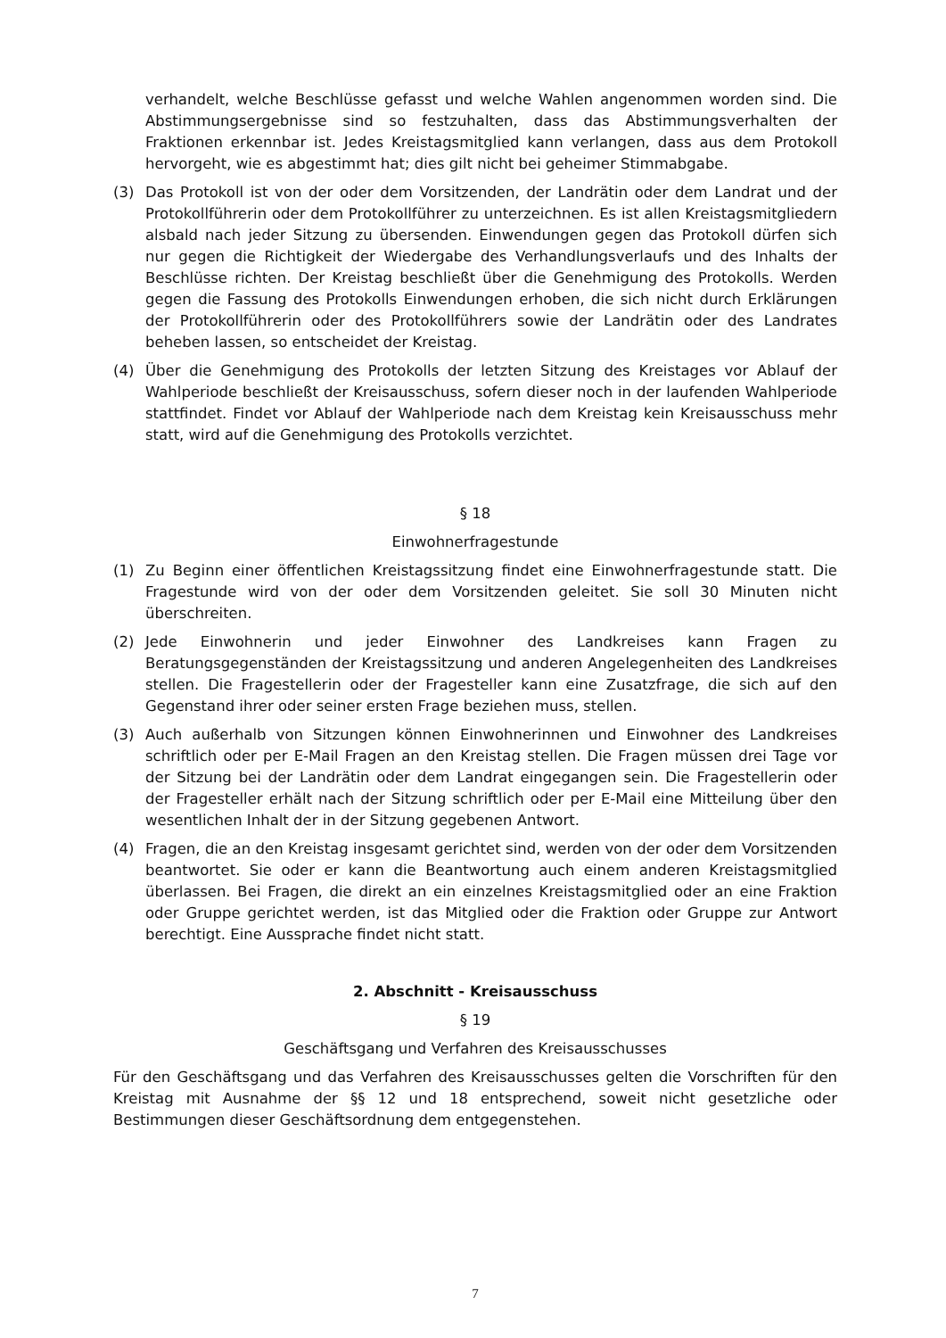verhandelt, welche Beschlüsse gefasst und welche Wahlen angenommen worden sind. Die Abstimmungsergebnisse sind so festzuhalten, dass das Abstimmungsverhalten der Fraktionen erkennbar ist. Jedes Kreistagsmitglied kann verlangen, dass aus dem Protokoll hervorgeht, wie es abgestimmt hat; dies gilt nicht bei geheimer Stimmabgabe.
(3) Das Protokoll ist von der oder dem Vorsitzenden, der Landrätin oder dem Landrat und der Protokollführerin oder dem Protokollführer zu unterzeichnen. Es ist allen Kreistagsmitgliedern alsbald nach jeder Sitzung zu übersenden. Einwendungen gegen das Protokoll dürfen sich nur gegen die Richtigkeit der Wiedergabe des Verhandlungsverlaufs und des Inhalts der Beschlüsse richten. Der Kreistag beschließt über die Genehmigung des Protokolls. Werden gegen die Fassung des Protokolls Einwendungen erhoben, die sich nicht durch Erklärungen der Protokollführerin oder des Protokollführers sowie der Landrätin oder des Landrates beheben lassen, so entscheidet der Kreistag.
(4) Über die Genehmigung des Protokolls der letzten Sitzung des Kreistages vor Ablauf der Wahlperiode beschließt der Kreisausschuss, sofern dieser noch in der laufenden Wahlperiode stattfindet. Findet vor Ablauf der Wahlperiode nach dem Kreistag kein Kreisausschuss mehr statt, wird auf die Genehmigung des Protokolls verzichtet.
§ 18
Einwohnerfragestunde
(1) Zu Beginn einer öffentlichen Kreistagssitzung findet eine Einwohnerfragestunde statt. Die Fragestunde wird von der oder dem Vorsitzenden geleitet. Sie soll 30 Minuten nicht überschreiten.
(2) Jede Einwohnerin und jeder Einwohner des Landkreises kann Fragen zu Beratungsgegenständen der Kreistagssitzung und anderen Angelegenheiten des Landkreises stellen. Die Fragestellerin oder der Fragesteller kann eine Zusatzfrage, die sich auf den Gegenstand ihrer oder seiner ersten Frage beziehen muss, stellen.
(3) Auch außerhalb von Sitzungen können Einwohnerinnen und Einwohner des Landkreises schriftlich oder per E-Mail Fragen an den Kreistag stellen. Die Fragen müssen drei Tage vor der Sitzung bei der Landrätin oder dem Landrat eingegangen sein. Die Fragestellerin oder der Fragesteller erhält nach der Sitzung schriftlich oder per E-Mail eine Mitteilung über den wesentlichen Inhalt der in der Sitzung gegebenen Antwort.
(4) Fragen, die an den Kreistag insgesamt gerichtet sind, werden von der oder dem Vorsitzenden beantwortet. Sie oder er kann die Beantwortung auch einem anderen Kreistagsmitglied überlassen. Bei Fragen, die direkt an ein einzelnes Kreistagsmitglied oder an eine Fraktion oder Gruppe gerichtet werden, ist das Mitglied oder die Fraktion oder Gruppe zur Antwort berechtigt. Eine Aussprache findet nicht statt.
2. Abschnitt - Kreisausschuss
§ 19
Geschäftsgang und Verfahren des Kreisausschusses
Für den Geschäftsgang und das Verfahren des Kreisausschusses gelten die Vorschriften für den Kreistag mit Ausnahme der §§ 12 und 18 entsprechend, soweit nicht gesetzliche oder Bestimmungen dieser Geschäftsordnung dem entgegenstehen.
7